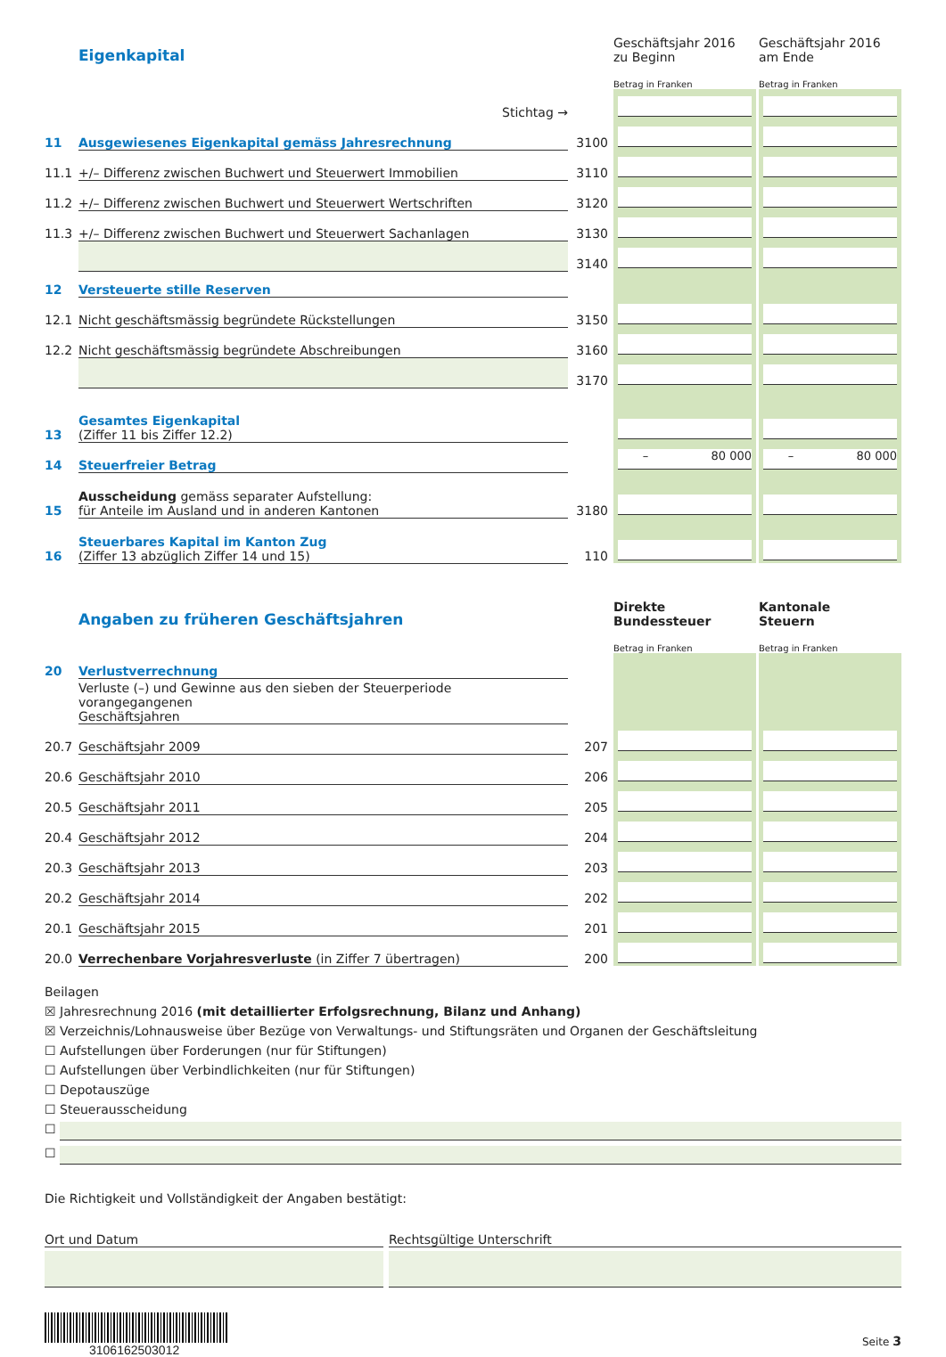| | Eigenkapital | | Geschäftsjahr 2016 zu Beginn | | Geschäftsjahr 2016 am Ende |
| | | | Betrag in Franken | | Betrag in Franken |
| | Stichtag → | | | | |
| 11 | Ausgewiesenes Eigenkapital gemäss Jahresrechnung | 3100 | | | |
| 11.1 | +/– Differenz zwischen Buchwert und Steuerwert Immobilien | 3110 | | | |
| 11.2 | +/– Differenz zwischen Buchwert und Steuerwert Wertschriften | 3120 | | | |
| 11.3 | +/– Differenz zwischen Buchwert und Steuerwert Sachanlagen | 3130 | | | |
| | | 3140 | | | |
| 12 | Versteuerte stille Reserven | | | | |
| 12.1 | Nicht geschäftsmässig begründete Rückstellungen | 3150 | | | |
| 12.2 | Nicht geschäftsmässig begründete Abschreibungen | 3160 | | | |
| | | 3170 | | | |
| 13 | Gesamtes Eigenkapital (Ziffer 11 bis Ziffer 12.2) | | | | |
| 14 | Steuerfreier Betrag | | – 80 000 | | – 80 000 |
| 15 | Ausscheidung gemäss separater Aufstellung: für Anteile im Ausland und in anderen Kantonen | 3180 | | | |
| 16 | Steuerbares Kapital im Kanton Zug (Ziffer 13 abzüglich Ziffer 14 und 15) | 110 | | | |
| | Angaben zu früheren Geschäftsjahren | | Direkte Bundessteuer | | Kantonale Steuern |
| | | | Betrag in Franken | | Betrag in Franken |
| 20 | Verlustverrechnung | | | | |
| | Verluste (–) und Gewinne aus den sieben der Steuerperiode vorangegangenen Geschäftsjahren | | | | |
| 20.7 | Geschäftsjahr 2009 | 207 | | | |
| 20.6 | Geschäftsjahr 2010 | 206 | | | |
| 20.5 | Geschäftsjahr 2011 | 205 | | | |
| 20.4 | Geschäftsjahr 2012 | 204 | | | |
| 20.3 | Geschäftsjahr 2013 | 203 | | | |
| 20.2 | Geschäftsjahr 2014 | 202 | | | |
| 20.1 | Geschäftsjahr 2015 | 201 | | | |
| 20.0 | Verrechenbare Vorjahresverluste (in Ziffer 7 übertragen) | 200 | | | |
Beilagen
☒ Jahresrechnung 2016 (mit detaillierter Erfolgsrechnung, Bilanz und Anhang)
☒ Verzeichnis/Lohnausweise über Bezüge von Verwaltungs- und Stiftungsräten und Organen der Geschäftsleitung
☐ Aufstellungen über Forderungen (nur für Stiftungen)
☐ Aufstellungen über Verbindlichkeiten (nur für Stiftungen)
☐ Depotauszüge
☐ Steuerausscheidung
☐
☐
Die Richtigkeit und Vollständigkeit der Angaben bestätigt:
Ort und Datum Rechtsgültige Unterschrift
3106162503012
Seite 3